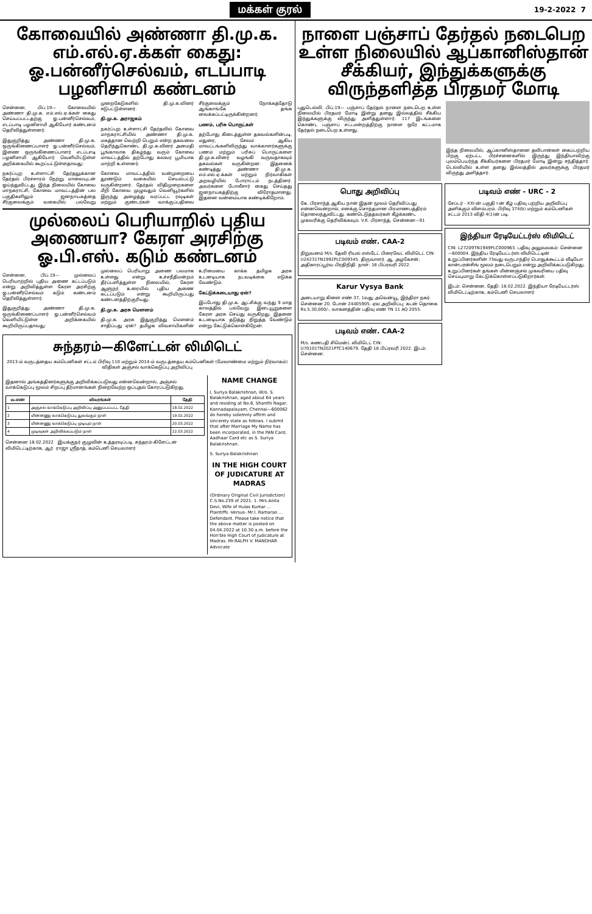மக்கள் குரல் 19-2-2022 7
கோவையில் அண்ணா தி.மு.க. எம்.எல்.ஏ.க்கள் கைது: ஓ.பன்னீர்செல்வம், எடப்பாடி பழனிசாமி கண்டனம்
சென்னை, பிப்.19— கோவையில் அண்ணா தி.மு.க. எம்.எல்.ஏ.க்கள் கைது செய்யப்பட்டதற்கு ஓ.பன்னீர்செல்வம், எடப்பாடி பழனிசாமி ஆகியோர் கண்டனம் தெரிவித்துள்ளனர்.
இதுகுறித்து அண்ணா தி.மு.க. ஒருங்கிணைப்பாளர் ஓ.பன்னீர்செல்வம், இணை ஒருங்கிணைப்பாளர் எடப்பாடி பழனிசாமி ஆகியோர் வெளியிட்டுள்ள அறிக்கையில் கூறப்பட்டுள்ளதாவது:
நகர்ப்புற உள்ளாட்சி தேர்தலுக்கான தேர்தல் பிரச்சாரம் நேற்று மாலையுடன் ஓய்ந்துவிட்டது. இந்த நிலையில் கோவை மாநகராட்சி, கோவை மாவட்டத்தின் பல பகுதிகளிலும் ஜனநாயகத்தை சீர்குலைக்கும் வகையில் பல்வேறு முறைகேடுகளில் தி.மு.க.வினர் ஈடுபட்டுள்ளனர்.
தி.மு.க. அராஜகம்
நகர்ப்புற உள்ளாட்சி தேர்தலில் கோவை மாநகராட்சியில் அண்ணா தி.மு.க. மகத்தான வெற்றி பெறும் என்ற தகவலை தெரிந்துகொண்ட தி.மு.க.வினர் அமைதி பூங்காவாக திகழ்ந்து வரும் கோவை மாவட்டத்தில் தற்போது கலவர பூமியாக மாற்றி உள்ளனர்.
கோவை மாவட்டத்தில் வன்முறையை தூண்டும் வகையில் செயல்பட்டு வருகின்றனர். தேர்தல் விதிமுறைகளை மீறி கோவை முழுவதும் வெளியூர்களில் இருந்து அழைத்து வரப்பட்ட ரவுடிகள் மற்றும் குண்டர்கள் வாக்குப்பதிவை சீர்குலைக்கும் நோக்கத்தோடு ஆங்காங்கே தங்க வைக்கப்பட்டிருக்கின்றனர்.
பணம், பரிசு பொருட்கள்
தற்போது கிடைத்துள்ள தகவல்களின்படி, மதுரை, சேலம் ஆகிய மாவட்டங்களிலிருந்து வாக்காளர்களுக்கு பணம் மற்றும் பரிசுப் பொருட்களை தி.மு.க.வினர் வழங்கி வருவதாகவும் தகவல்கள் வருகின்றன. இதனைக் கண்டித்து அண்ணா தி.மு.க. எம்.எல்.ஏ.க்கள் மற்றும் நிர்வாகிகள் அறவழியில் போராட்டம் நடத்தினர். அவர்களை போலீசார் கைது செய்தது ஜனநாயகத்திற்கு விரோதமானது. இதனை வன்மையாக கண்டிக்கிறோம்.
முல்லைப் பெரியாறில் புதிய அணையா? கேரள அரசிற்கு ஓ.பி.எஸ். கடும் கண்டனம்
சென்னை, பிப்.19— முல்லைப் பெரியாற்றில் புதிய அணை கட்டப்படும் என்று அறிவித்துள்ள கேரள அரசிற்கு ஓ.பன்னீர்செல்வம் கடும் கண்டனம் தெரிவித்துள்ளார்.
இதுகுறித்து அண்ணா தி.மு.க. ஒருங்கிணைப்பாளர் ஓ.பன்னீர்செல்வம் வெளியிட்டுள்ள அறிக்கையில் கூறியிருப்பதாவது:
முல்லைப் பெரியாறு அணை பலமாக உள்ளது என்று உச்சநீதிமன்றம் தீர்ப்பளித்துள்ள நிலையில், கேரள ஆளுநர் உரையில் புதிய அணை கட்டப்படும் என்று கூறியிருப்பது கண்டனத்திற்குரியது.
தி.மு.க. அரசு மௌனம்
தி.மு.க. அரசு இதுகுறித்து மௌனம் சாதிப்பது ஏன்? தமிழக விவசாயிகளின் உரிமையை காக்க தமிழக அரசு உடனடியாக நடவடிக்கை எடுக்க வேண்டும்.
கேட்டுக்கடையாது ஏன்?
இப்போது தி.மு.க. ஆட்சிக்கு வந்து 9 மாத காலத்தில் பல்வேறு இடையூறுகளை கேரள அரசு செய்து வருகிறது. இதனை உடனடியாக தடுத்து நிறுத்த வேண்டும் என்று கேட்டுக்கொள்கிறேன்.
சுந்தரம்—கிளேட்டன் லிமிடெட்
2013-ம் வருடத்தைய கம்பெனிகள் சட்டம் பிரிவு 110 மற்றும் 2014-ம் வருடத்தைய கம்பெனிகள் (மேலாண்மை மற்றும் நிர்வாகம்) விதிகள் அஞ்சல் வாக்கெடுப்பு அறிவிப்பு
இதனால் அங்கத்தினர்களுக்கு அறிவிக்கப்படுவது என்னவென்றால், அஞ்சல் வாக்கெடுப்பு மூலம் சிறப்பு தீர்மானங்கள் நிறைவேற்ற ஒப்புதல் கோரப்படுகிறது.
| வ.எண் | விவரங்கள் | தேதி |
| --- | --- | --- |
| 1 | அஞ்சல் வாக்கெடுப்பு அறிவிப்பு அனுப்பப்பட்ட தேதி | 18.02.2022 |
| 2 | மின்னணு வாக்கெடுப்பு துவங்கும் நாள் | 19.02.2022 |
| 3 | மின்னணு வாக்கெடுப்பு முடியும் நாள் | 20.03.2022 |
| 4 | முடிவுகள் அறிவிக்கப்படும் நாள் | 22.03.2022 |
சென்னை 18.02.2022 இயக்குநர் குழுவின் உத்தரவுப்படி, சுந்தரம்-கிளேட்டன் லிமிடெட்டிற்காக, ஆர். ராஜா ஸ்ரீநாத், கம்பெனி செயலாளர்
NAME CHANGE
I, Suriya Balakrishnan, W/o. S. Balakrishnan, aged about 64 years and residing at No.6, Shanthi Nagar, Kannadapalayam, Chennai—600062 do hereby solemnly affirm and sincerely state as follows. I submit that after Marriage My Name has been incorporated, in the PAN Card, Aadhaar Card etc as S. Suriya Balakrishnan.
S. Suriya Balakrishnan
IN THE HIGH COURT OF JUDICATURE AT MADRAS
(Ordinary Original Civil Jurisdiction) C.S.No.239 of 2021. 1. Mrs.Anita Devi, Wife of Hulas Kumar ... Plaintiffs -Versus- Mr.I. Ramarao ... Defendant. Please take notice that the above matter is posted on 04.04.2022 at 10.30 a.m. before the Hon'ble High Court of Judicature at Madras. Mr.RALPH V. MANOHAR Advocate
நாளை பஞ்சாப் தேர்தல் நடைபெற உள்ள நிலையில் ஆப்கானிஸ்தான் சீக்கியர், இந்துக்களுக்கு விருந்தளித்த பிரதமர் மோடி
புதுடெல்லி, பிப்.19— பஞ்சாப் தேர்தல் நாளை நடைபெற உள்ள நிலையில் பிரதமர் மோடி இன்று தனது இல்லத்தில் சீக்கிய இந்துக்களுக்கு விருந்து அளித்துள்ளார். 117 இடங்களை கொண்ட பஞ்சாப் சட்டமன்றத்திற்கு நாளை ஒரே கட்டமாக தேர்தல் நடைபெற உள்ளது.
இந்த நிலையில், ஆப்கானிஸ்தானை தலிபான்கள் கைப்பற்றிய பிறகு ஏற்பட்ட பிரச்சனைகளில் இருந்து இந்தியாவிற்கு புலம்பெயர்ந்த சீக்கியர்களை பிரதமர் மோடி இன்று சந்தித்தார். டெல்லியில் உள்ள தனது இல்லத்தில் அவர்களுக்கு பிரதமர் விருந்து அளித்தார்.
பொது அறிவிப்பு
கே. பிரசாந்த் ஆகிய நான் இதன் மூலம் தெரிவிப்பது என்னவென்றால், எனக்கு சொந்தமான பிரமாணபத்திரம் தொலைந்துவிட்டது. கண்டெடுத்தவர்கள் கீழ்க்கண்ட முகவரிக்கு தெரிவிக்கவும். V.K. பிரசாந்த், சென்னை—91
படிவம் எண். CAA-2
நிறுவனம் M/s. தேவி ரியல் எஸ்டேட் பிரைவேட் லிமிடெட் CIN: U24231TN1992PLC009345. திருவாளர். ஆ. அழகேசன், அதிகாரப்பூர்வ பிரதிநிதி. நாள்: 18 பிப்ரவரி 2022.
Karur Vysya Bank
அடையாறு கிளை எண்.37, 1வது அவென்யூ, இந்திரா நகர். சென்னை 20. போன் 24405905. ஏல அறிவிப்பு: கடன் தொகை Rs.5,30,000/-, வாகனத்தின் பதிவு எண் TN 11 AQ 2055.
படிவம் எண். CAA-2
M/s. கணபதி சிமென்ட் லிமிடெட் CIN: U70101TN2021PTC140679. தேதி 18 பிப்ரவரி 2022. இடம்: சென்னை.
படிவம் எண் - URC - 2
சேப்டர் - XXI-ன் பகுதி I-ன் கீழ் பதிவு பற்றிய அறிவிப்பு அளிக்கும் விளம்பரம். பிரிவு 374(b) மற்றும் கம்பெனிகள் சட்டம் 2013 விதி 4(1)ன் படி.
இந்தியா ரேடியேட்டர்ஸ் லிமிடெட்
CIN: L27209TN1949PLC000963. பதிவு அலுவலகம்: சென்னை—600004. இந்திய ரேடியேட்டர்ஸ் லிமிடெட்டின் உறுப்பினர்களின் 73வது வருடாந்திர பொதுக்கூட்டம் வீடியோ கான்பரன்சிங் மூலம் நடைபெறும் என்று அறிவிக்கப்படுகிறது. உறுப்பினர்கள் தங்கள் மின்னஞ்சல் முகவரியை பதிவு செய்யுமாறு கேட்டுக்கொள்ளப்படுகிறார்கள்.
இடம்: சென்னை, தேதி: 18.02.2022. இந்தியா ரேடியேட்டர்ஸ் லிமிடெட்டிற்காக, கம்பெனி செயலாளர்